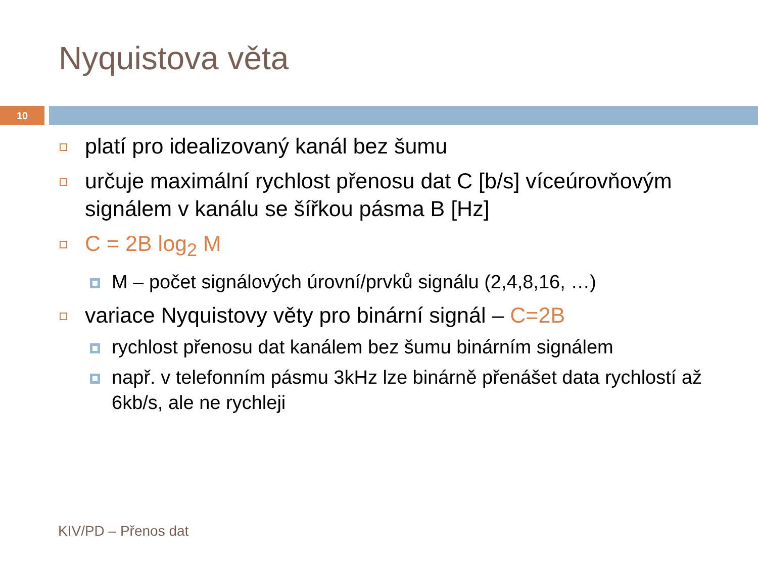Nyquistova věta
10
platí pro idealizovaný kanál bez šumu
určuje maximální rychlost přenosu dat C [b/s] víceúrovňovým signálem v kanálu se šířkou pásma B [Hz]
C = 2B log<sub>2</sub> M
M – počet signálových úrovní/prvků signálu (2,4,8,16, …)
variace Nyquistovy věty pro binární signál – C=2B
rychlost přenosu dat kanálem bez šumu binárním signálem
např. v telefonním pásmu 3kHz lze binárně přenášet data rychlostí až 6kb/s, ale ne rychleji
KIV/PD – Přenos dat